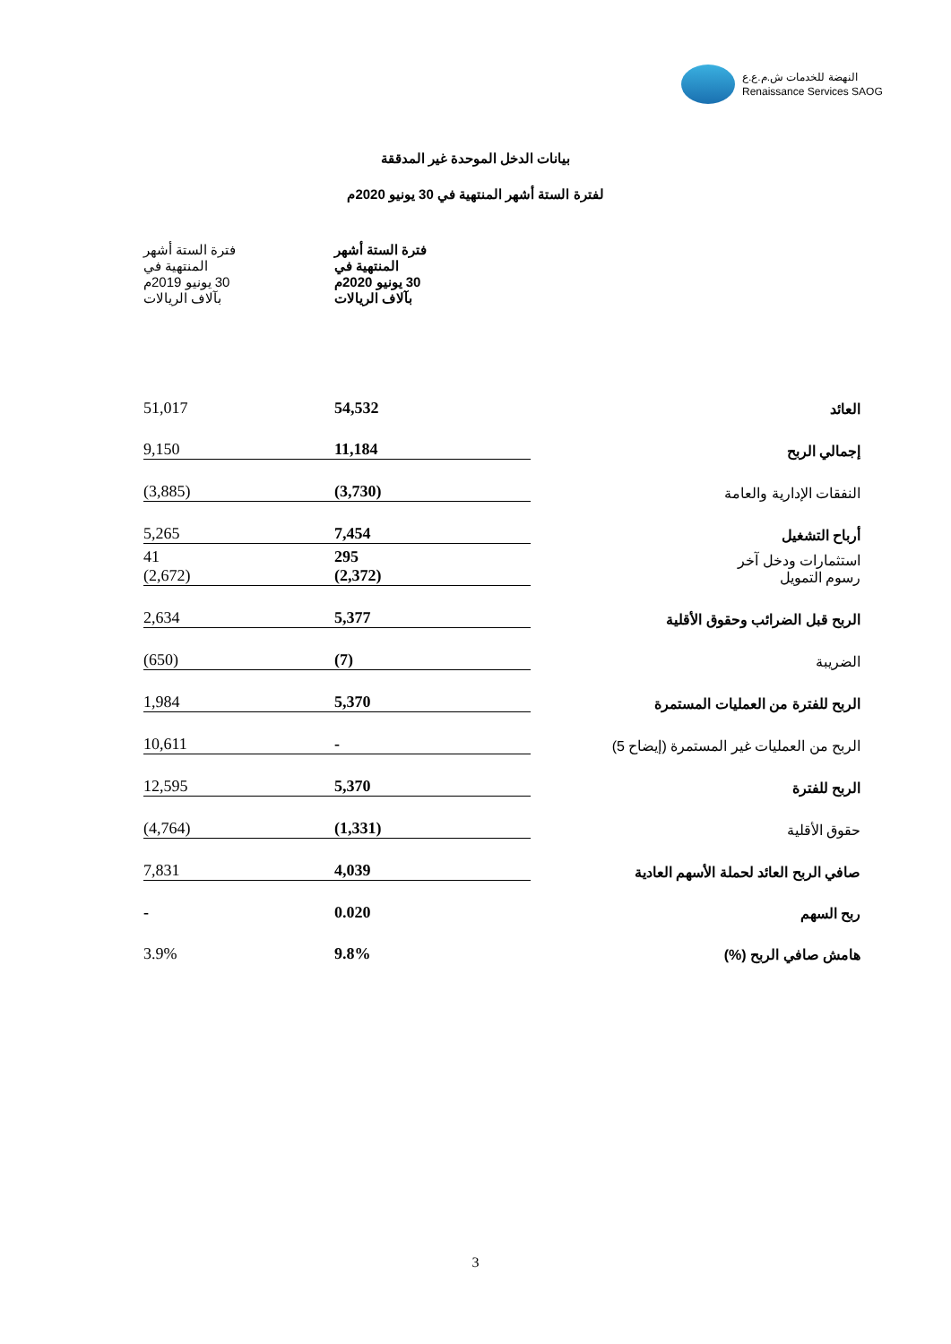النهضة للخدمات ش.م.ع.ع
Renaissance Services SAOG
بيانات الدخل الموحدة غير المدققة
لفترة الستة أشهر المنتهية في 30 يونيو 2020م
| | فترة الستة أشهر المنتهية في 30 يونيو 2020م بآلاف الريالات | فترة الستة أشهر المنتهية في 30 يونيو 2019م بآلاف الريالات |
| --- | --- | --- |
| العائد | 54,532 | 51,017 |
| إجمالي الربح | 11,184 | 9,150 |
| النفقات الإدارية والعامة | (3,730) | (3,885) |
| أرباح التشغيل | 7,454 | 5,265 |
| استثمارات ودخل آخر رسوم التمويل | 295 (2,372) | 41 (2,672) |
| الربح قبل الضرائب وحقوق الأقلية | 5,377 | 2,634 |
| الضريبة | (7) | (650) |
| الربح للفترة من العمليات المستمرة | 5,370 | 1,984 |
| الربح من العمليات غير المستمرة (إيضاح 5) | - | 10,611 |
| الربح للفترة | 5,370 | 12,595 |
| حقوق الأقلية | (1,331) | (4,764) |
| صافي الربح العائد لحملة الأسهم العادية | 4,039 | 7,831 |
| ربح السهم | 0.020 | - |
| هامش صافي الربح (%) | 9.8% | 3.9% |
3